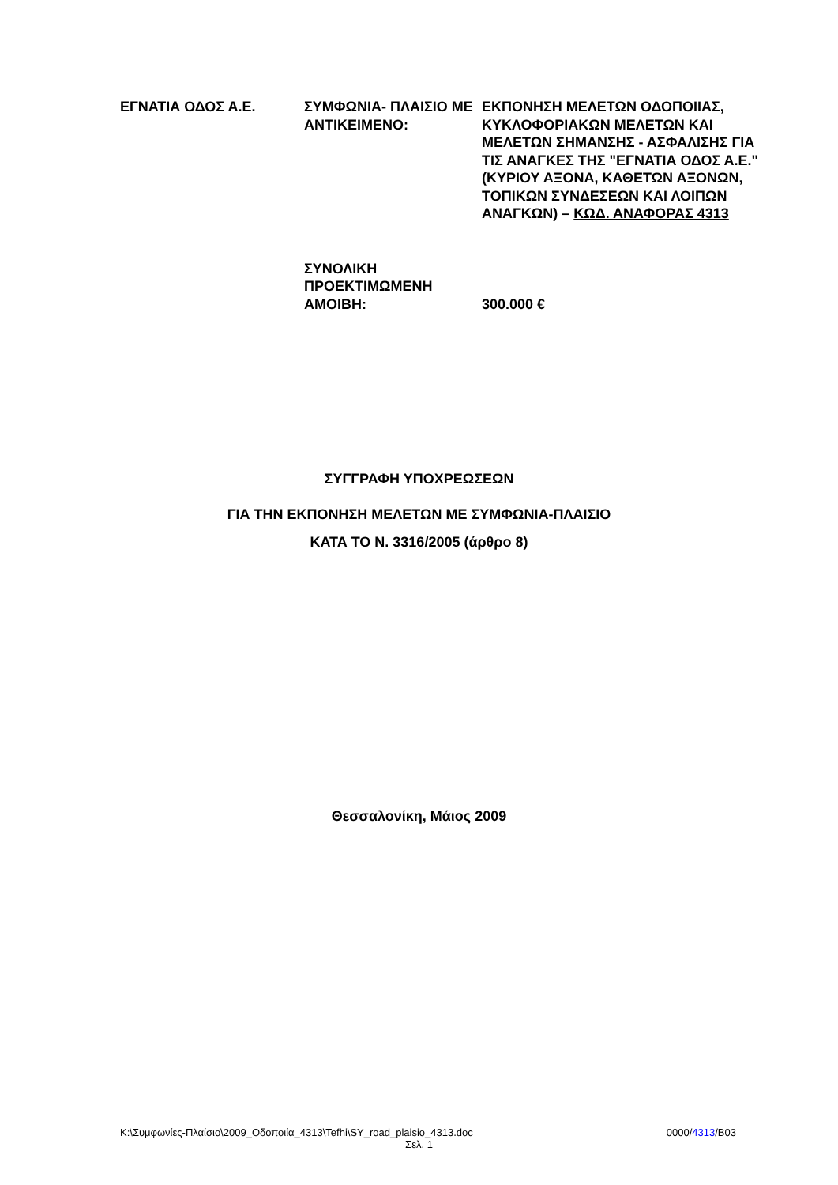| ΕΓΝΑΤΙΑ ΟΔΟΣ Α.Ε. | ΣΥΜΦΩΝΙΑ- ΠΛΑΙΣΙΟ ΜΕ ΑΝΤΙΚΕΙΜΕΝΟ: | ΕΚΠΟΝΗΣΗ ΜΕΛΕΤΩΝ ΟΔΟΠΟΙΙΑΣ, ΚΥΚΛΟΦΟΡΙΑΚΩΝ ΜΕΛΕΤΩΝ ΚΑΙ ΜΕΛΕΤΩΝ ΣΗΜΑΝΣΗΣ - ΑΣΦΑΛΙΣΗΣ ΓΙΑ ΤΙΣ ΑΝΑΓΚΕΣ ΤΗΣ "ΕΓΝΑΤΙΑ ΟΔΟΣ Α.Ε." (ΚΥΡΙΟΥ ΑΞΟΝΑ, ΚΑΘΕΤΩΝ ΑΞΟΝΩΝ, ΤΟΠΙΚΩΝ ΣΥΝΔΕΣΕΩΝ ΚΑΙ ΛΟΙΠΩΝ ΑΝΑΓΚΩΝ) – ΚΩΔ. ΑΝΑΦΟΡΑΣ 4313 |
| | ΣΥΝΟΛΙΚΗ ΠΡΟΕΚΤΙΜΩΜΕΝΗ ΑΜΟΙΒΗ: | 300.000 € |
ΣΥΓΓΡΑΦΗ ΥΠΟΧΡΕΩΣΕΩΝ
ΓΙΑ ΤΗΝ ΕΚΠΟΝΗΣΗ ΜΕΛΕΤΩΝ ΜΕ ΣΥΜΦΩΝΙΑ-ΠΛΑΙΣΙΟ
ΚΑΤΑ ΤΟ Ν. 3316/2005 (άρθρο 8)
Θεσσαλονίκη, Μάιος 2009
K:\Συμφωνίες-Πλαίσιο\2009_Οδοποιία_4313\Tefhi\SY_road_plaisio_4313.doc 0000/4313/B03
Σελ. 1